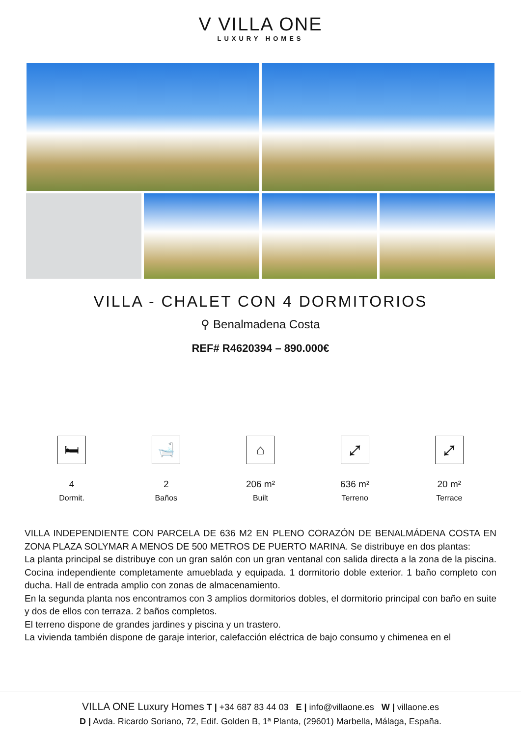V VILLA ONE
LUXURY HOMES
VILLA - CHALET CON 4 DORMITORIOS
⚲ Benalmadena Costa
REF# R4620394 – 890.000€
🛏
4
Dormit.
🛁
2
Baños
⌂
206 m²
Built
⤢
636 m²
Terreno
⤢
20 m²
Terrace
VILLA INDEPENDIENTE CON PARCELA DE 636 M2 EN PLENO CORAZÓN DE BENALMÁDENA COSTA EN ZONA PLAZA SOLYMAR A MENOS DE 500 METROS DE PUERTO MARINA. Se distribuye en dos plantas:
La planta principal se distribuye con un gran salón con un gran ventanal con salida directa a la zona de la piscina. Cocina independiente completamente amueblada y equipada. 1 dormitorio doble exterior. 1 baño completo con ducha. Hall de entrada amplio con zonas de almacenamiento.
En la segunda planta nos encontramos con 3 amplios dormitorios dobles, el dormitorio principal con baño en suite y dos de ellos con terraza. 2 baños completos.
El terreno dispone de grandes jardines y piscina y un trastero.
La vivienda también dispone de garaje interior, calefacción eléctrica de bajo consumo y chimenea en el
VILLA ONE Luxury Homes T | +34 687 83 44 03 E | info@villaone.es W | villaone.es
D | Avda. Ricardo Soriano, 72, Edif. Golden B, 1ª Planta, (29601) Marbella, Málaga, España.